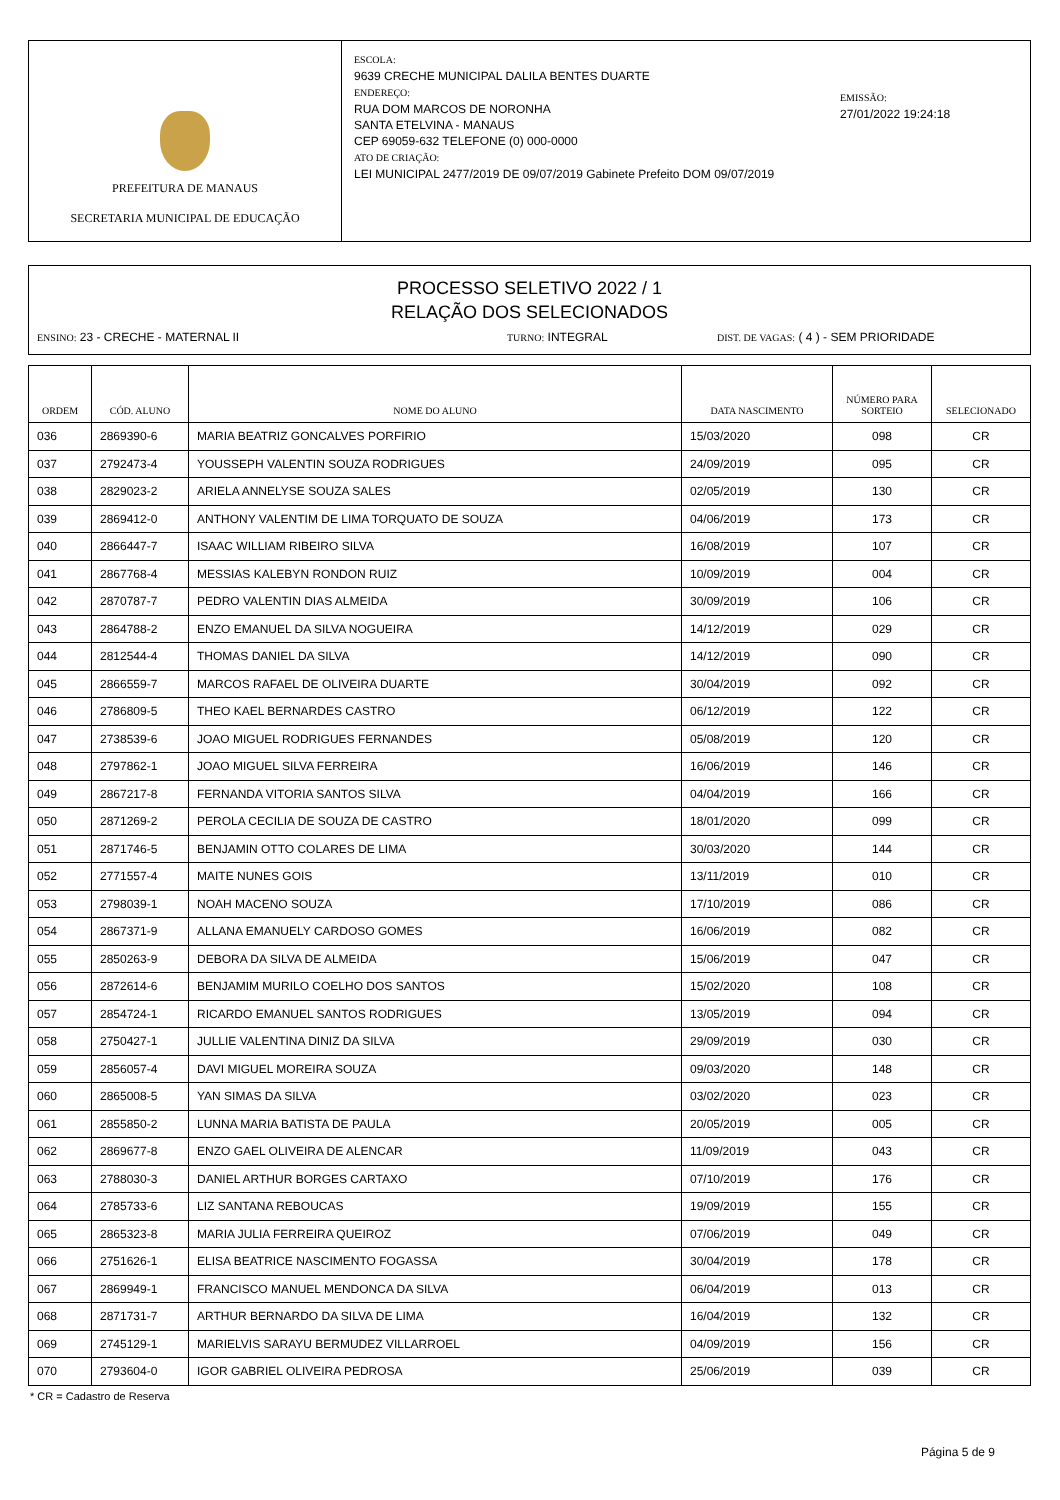PREFEITURA DE MANAUS
SECRETARIA MUNICIPAL DE EDUCAÇÃO
ESCOLA:
9639 CRECHE MUNICIPAL DALILA BENTES DUARTE
ENDEREÇO:
RUA DOM MARCOS DE NORONHA
SANTA ETELVINA - MANAUS
CEP 69059-632 TELEFONE (0) 000-0000
ATO DE CRIAÇÃO:
LEI MUNICIPAL 2477/2019 DE 09/07/2019 Gabinete Prefeito DOM 09/07/2019
EMISSÃO:
27/01/2022 19:24:18
PROCESSO SELETIVO 2022 / 1
RELAÇÃO DOS SELECIONADOS
ENSINO: 23 - CRECHE - MATERNAL II TURNO: INTEGRAL DIST. DE VAGAS: ( 4 ) - SEM PRIORIDADE
| ORDEM | CÓD. ALUNO | NOME DO ALUNO | DATA NASCIMENTO | NÚMERO PARA SORTEIO | SELECIONADO |
| --- | --- | --- | --- | --- | --- |
| 036 | 2869390-6 | MARIA BEATRIZ GONCALVES PORFIRIO | 15/03/2020 | 098 | CR |
| 037 | 2792473-4 | YOUSSEPH VALENTIN SOUZA RODRIGUES | 24/09/2019 | 095 | CR |
| 038 | 2829023-2 | ARIELA ANNELYSE SOUZA SALES | 02/05/2019 | 130 | CR |
| 039 | 2869412-0 | ANTHONY VALENTIM DE LIMA TORQUATO DE SOUZA | 04/06/2019 | 173 | CR |
| 040 | 2866447-7 | ISAAC WILLIAM RIBEIRO SILVA | 16/08/2019 | 107 | CR |
| 041 | 2867768-4 | MESSIAS KALEBYN RONDON RUIZ | 10/09/2019 | 004 | CR |
| 042 | 2870787-7 | PEDRO VALENTIN DIAS ALMEIDA | 30/09/2019 | 106 | CR |
| 043 | 2864788-2 | ENZO EMANUEL DA SILVA NOGUEIRA | 14/12/2019 | 029 | CR |
| 044 | 2812544-4 | THOMAS DANIEL DA SILVA | 14/12/2019 | 090 | CR |
| 045 | 2866559-7 | MARCOS RAFAEL DE OLIVEIRA DUARTE | 30/04/2019 | 092 | CR |
| 046 | 2786809-5 | THEO KAEL BERNARDES CASTRO | 06/12/2019 | 122 | CR |
| 047 | 2738539-6 | JOAO MIGUEL RODRIGUES FERNANDES | 05/08/2019 | 120 | CR |
| 048 | 2797862-1 | JOAO MIGUEL SILVA FERREIRA | 16/06/2019 | 146 | CR |
| 049 | 2867217-8 | FERNANDA VITORIA SANTOS SILVA | 04/04/2019 | 166 | CR |
| 050 | 2871269-2 | PEROLA CECILIA DE SOUZA DE CASTRO | 18/01/2020 | 099 | CR |
| 051 | 2871746-5 | BENJAMIN OTTO COLARES DE LIMA | 30/03/2020 | 144 | CR |
| 052 | 2771557-4 | MAITE NUNES GOIS | 13/11/2019 | 010 | CR |
| 053 | 2798039-1 | NOAH MACENO SOUZA | 17/10/2019 | 086 | CR |
| 054 | 2867371-9 | ALLANA EMANUELY CARDOSO GOMES | 16/06/2019 | 082 | CR |
| 055 | 2850263-9 | DEBORA DA SILVA DE ALMEIDA | 15/06/2019 | 047 | CR |
| 056 | 2872614-6 | BENJAMIM MURILO COELHO DOS SANTOS | 15/02/2020 | 108 | CR |
| 057 | 2854724-1 | RICARDO EMANUEL SANTOS RODRIGUES | 13/05/2019 | 094 | CR |
| 058 | 2750427-1 | JULLIE VALENTINA DINIZ DA SILVA | 29/09/2019 | 030 | CR |
| 059 | 2856057-4 | DAVI MIGUEL MOREIRA SOUZA | 09/03/2020 | 148 | CR |
| 060 | 2865008-5 | YAN SIMAS DA SILVA | 03/02/2020 | 023 | CR |
| 061 | 2855850-2 | LUNNA MARIA BATISTA DE PAULA | 20/05/2019 | 005 | CR |
| 062 | 2869677-8 | ENZO GAEL OLIVEIRA DE ALENCAR | 11/09/2019 | 043 | CR |
| 063 | 2788030-3 | DANIEL ARTHUR BORGES CARTAXO | 07/10/2019 | 176 | CR |
| 064 | 2785733-6 | LIZ SANTANA REBOUCAS | 19/09/2019 | 155 | CR |
| 065 | 2865323-8 | MARIA JULIA FERREIRA QUEIROZ | 07/06/2019 | 049 | CR |
| 066 | 2751626-1 | ELISA BEATRICE NASCIMENTO FOGASSA | 30/04/2019 | 178 | CR |
| 067 | 2869949-1 | FRANCISCO MANUEL MENDONCA DA SILVA | 06/04/2019 | 013 | CR |
| 068 | 2871731-7 | ARTHUR BERNARDO DA SILVA DE LIMA | 16/04/2019 | 132 | CR |
| 069 | 2745129-1 | MARIELVIS SARAYU BERMUDEZ VILLARROEL | 04/09/2019 | 156 | CR |
| 070 | 2793604-0 | IGOR GABRIEL OLIVEIRA PEDROSA | 25/06/2019 | 039 | CR |
* CR = Cadastro de Reserva
Página 5 de 9